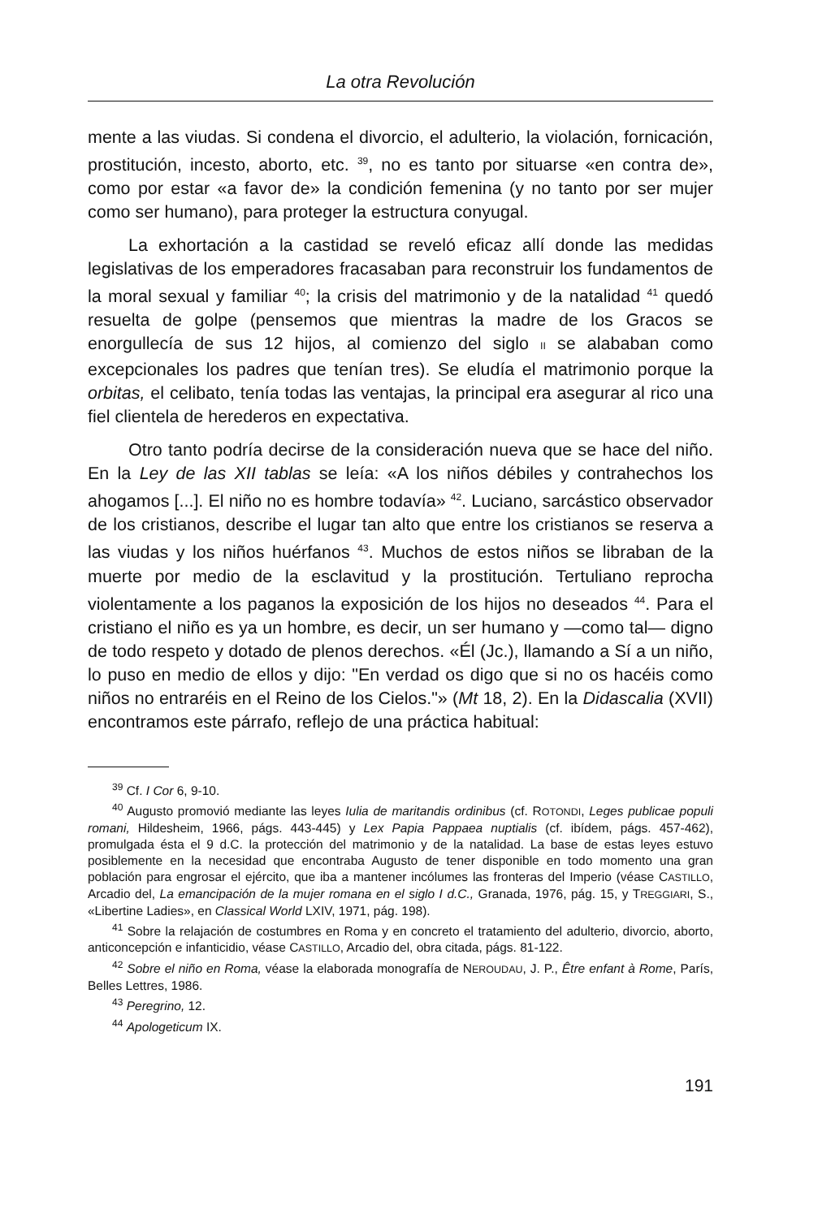La otra Revolución
mente a las viudas. Si condena el divorcio, el adulterio, la violación, fornicación, prostitución, incesto, aborto, etc. <sup>39</sup>, no es tanto por situarse «en contra de», como por estar «a favor de» la condición femenina (y no tanto por ser mujer como ser humano), para proteger la estructura conyugal.
La exhortación a la castidad se reveló eficaz allí donde las medidas legislativas de los emperadores fracasaban para reconstruir los fundamentos de la moral sexual y familiar <sup>40</sup>; la crisis del matrimonio y de la natalidad <sup>41</sup> quedó resuelta de golpe (pensemos que mientras la madre de los Gracos se enorgullecía de sus 12 hijos, al comienzo del siglo II se alababan como excepcionales los padres que tenían tres). Se eludía el matrimonio porque la orbitas, el celibato, tenía todas las ventajas, la principal era asegurar al rico una fiel clientela de herederos en expectativa.
Otro tanto podría decirse de la consideración nueva que se hace del niño. En la Ley de las XII tablas se leía: «A los niños débiles y contrahechos los ahogamos [...]. El niño no es hombre todavía» <sup>42</sup>. Luciano, sarcástico observador de los cristianos, describe el lugar tan alto que entre los cristianos se reserva a las viudas y los niños huérfanos <sup>43</sup>. Muchos de estos niños se libraban de la muerte por medio de la esclavitud y la prostitución. Tertuliano reprocha violentamente a los paganos la exposición de los hijos no deseados <sup>44</sup>. Para el cristiano el niño es ya un hombre, es decir, un ser humano y —como tal— digno de todo respeto y dotado de plenos derechos. «Él (Jc.), llamando a Sí a un niño, lo puso en medio de ellos y dijo: "En verdad os digo que si no os hacéis como niños no entraréis en el Reino de los Cielos."» (Mt 18, 2). En la Didascalia (XVII) encontramos este párrafo, reflejo de una práctica habitual:
<sup>39</sup> Cf. I Cor 6, 9-10.
<sup>40</sup> Augusto promovió mediante las leyes Iulia de maritandis ordinibus (cf. ROTONDI, Leges publicae populi romani, Hildesheim, 1966, págs. 443-445) y Lex Papia Pappaea nuptialis (cf. ibídem, págs. 457-462), promulgada ésta el 9 d.C. la protección del matrimonio y de la natalidad. La base de estas leyes estuvo posiblemente en la necesidad que encontraba Augusto de tener disponible en todo momento una gran población para engrosar el ejército, que iba a mantener incólumes las fronteras del Imperio (véase CASTILLO, Arcadio del, La emancipación de la mujer romana en el siglo I d.C., Granada, 1976, pág. 15, y TREGGIARI, S., «Libertine Ladies», en Classical World LXIV, 1971, pág. 198).
<sup>41</sup> Sobre la relajación de costumbres en Roma y en concreto el tratamiento del adulterio, divorcio, aborto, anticoncepción e infanticidio, véase CASTILLO, Arcadio del, obra citada, págs. 81-122.
<sup>42</sup> Sobre el niño en Roma, véase la elaborada monografía de NEROUDAU, J. P., Être enfant à Rome, París, Belles Lettres, 1986.
<sup>43</sup> Peregrino, 12.
<sup>44</sup> Apologeticum IX.
191